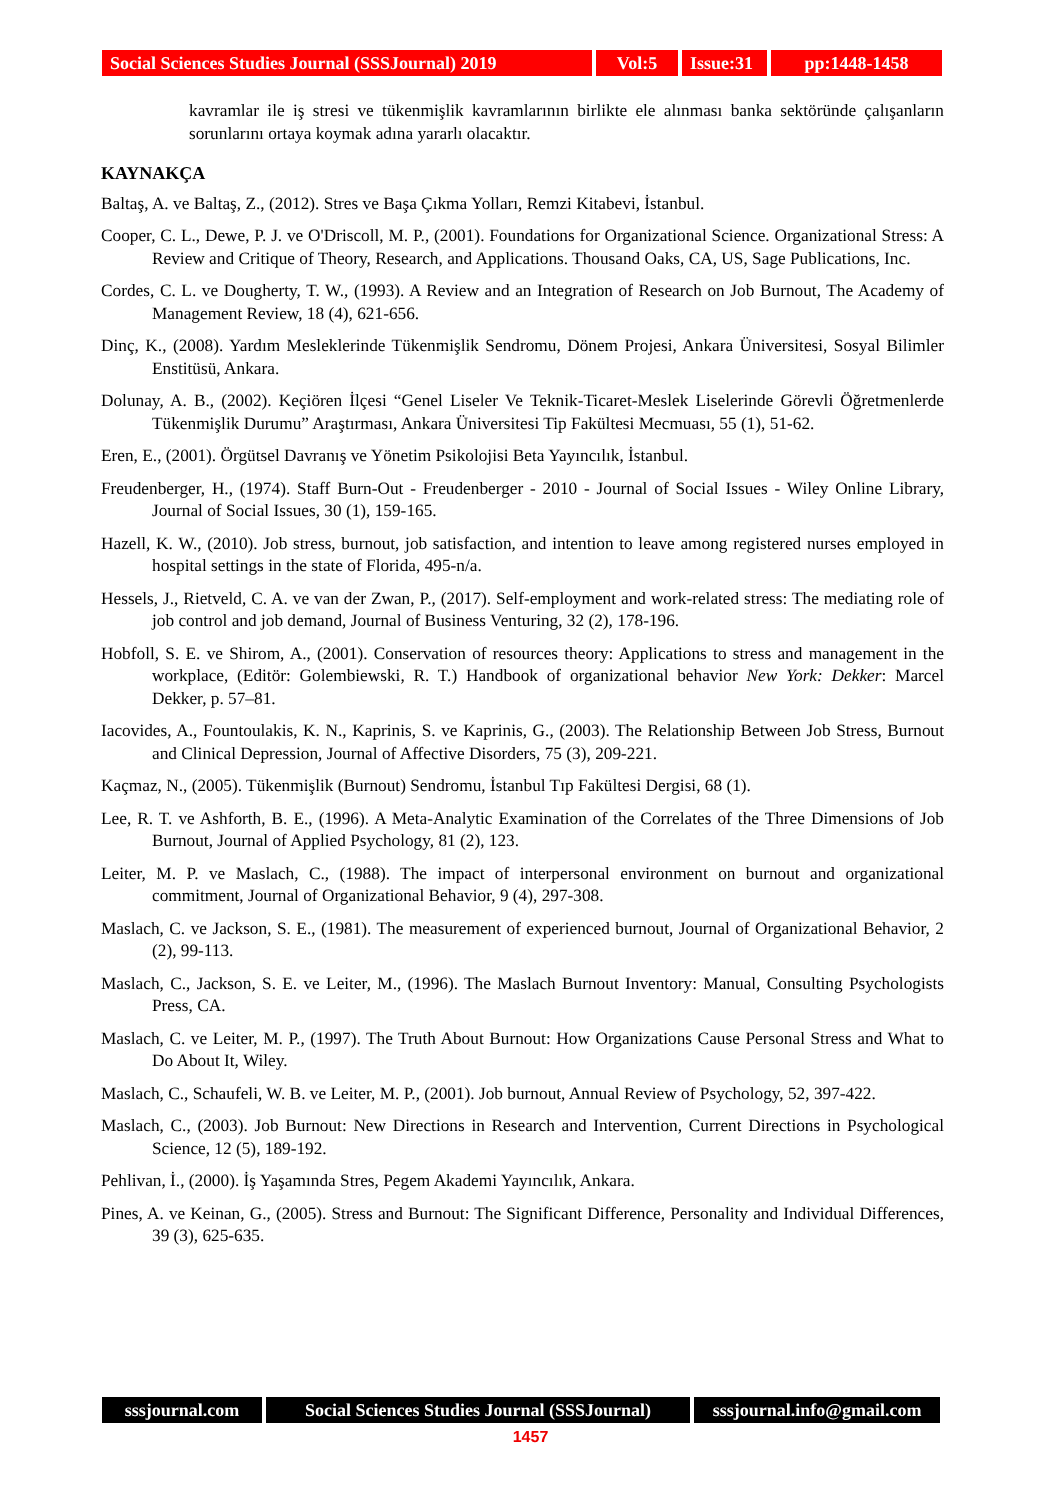Social Sciences Studies Journal (SSSJournal) 2019
Vol:5 Issue:31
pp:1448-1458
kavramlar ile iş stresi ve tükenmişlik kavramlarının birlikte ele alınması banka sektöründe çalışanların sorunlarını ortaya koymak adına yararlı olacaktır.
KAYNAKÇA
Baltaş, A. ve Baltaş, Z., (2012). Stres ve Başa Çıkma Yolları, Remzi Kitabevi, İstanbul.
Cooper, C. L., Dewe, P. J. ve O'Driscoll, M. P., (2001). Foundations for Organizational Science. Organizational Stress: A Review and Critique of Theory, Research, and Applications. Thousand Oaks, CA, US, Sage Publications, Inc.
Cordes, C. L. ve Dougherty, T. W., (1993). A Review and an Integration of Research on Job Burnout, The Academy of Management Review, 18 (4), 621-656.
Dinç, K., (2008). Yardım Mesleklerinde Tükenmişlik Sendromu, Dönem Projesi, Ankara Üniversitesi, Sosyal Bilimler Enstitüsü, Ankara.
Dolunay, A. B., (2002). Keçiören İlçesi “Genel Liseler Ve Teknik-Ticaret-Meslek Liselerinde Görevli Öğretmenlerde Tükenmişlik Durumu” Araştırması, Ankara Üniversitesi Tip Fakültesi Mecmuası, 55 (1), 51-62.
Eren, E., (2001). Örgütsel Davranış ve Yönetim Psikolojisi Beta Yayıncılık, İstanbul.
Freudenberger, H., (1974). Staff Burn-Out - Freudenberger - 2010 - Journal of Social Issues - Wiley Online Library, Journal of Social Issues, 30 (1), 159-165.
Hazell, K. W., (2010). Job stress, burnout, job satisfaction, and intention to leave among registered nurses employed in hospital settings in the state of Florida, 495-n/a.
Hessels, J., Rietveld, C. A. ve van der Zwan, P., (2017). Self-employment and work-related stress: The mediating role of job control and job demand, Journal of Business Venturing, 32 (2), 178-196.
Hobfoll, S. E. ve Shirom, A., (2001). Conservation of resources theory: Applications to stress and management in the workplace, (Editör: Golembiewski, R. T.) Handbook of organizational behavior New York: Dekker: Marcel Dekker, p. 57–81.
Iacovides, A., Fountoulakis, K. N., Kaprinis, S. ve Kaprinis, G., (2003). The Relationship Between Job Stress, Burnout and Clinical Depression, Journal of Affective Disorders, 75 (3), 209-221.
Kaçmaz, N., (2005). Tükenmişlik (Burnout) Sendromu, İstanbul Tıp Fakültesi Dergisi, 68 (1).
Lee, R. T. ve Ashforth, B. E., (1996). A Meta-Analytic Examination of the Correlates of the Three Dimensions of Job Burnout, Journal of Applied Psychology, 81 (2), 123.
Leiter, M. P. ve Maslach, C., (1988). The impact of interpersonal environment on burnout and organizational commitment, Journal of Organizational Behavior, 9 (4), 297-308.
Maslach, C. ve Jackson, S. E., (1981). The measurement of experienced burnout, Journal of Organizational Behavior, 2 (2), 99-113.
Maslach, C., Jackson, S. E. ve Leiter, M., (1996). The Maslach Burnout Inventory: Manual, Consulting Psychologists Press, CA.
Maslach, C. ve Leiter, M. P., (1997). The Truth About Burnout: How Organizations Cause Personal Stress and What to Do About It, Wiley.
Maslach, C., Schaufeli, W. B. ve Leiter, M. P., (2001). Job burnout, Annual Review of Psychology, 52, 397-422.
Maslach, C., (2003). Job Burnout: New Directions in Research and Intervention, Current Directions in Psychological Science, 12 (5), 189-192.
Pehlivan, İ., (2000). İş Yaşamında Stres, Pegem Akademi Yayıncılık, Ankara.
Pines, A. ve Keinan, G., (2005). Stress and Burnout: The Significant Difference, Personality and Individual Differences, 39 (3), 625-635.
sssjournal.com Social Sciences Studies Journal (SSSJournal)
sssjournal.info@gmail.com
1457